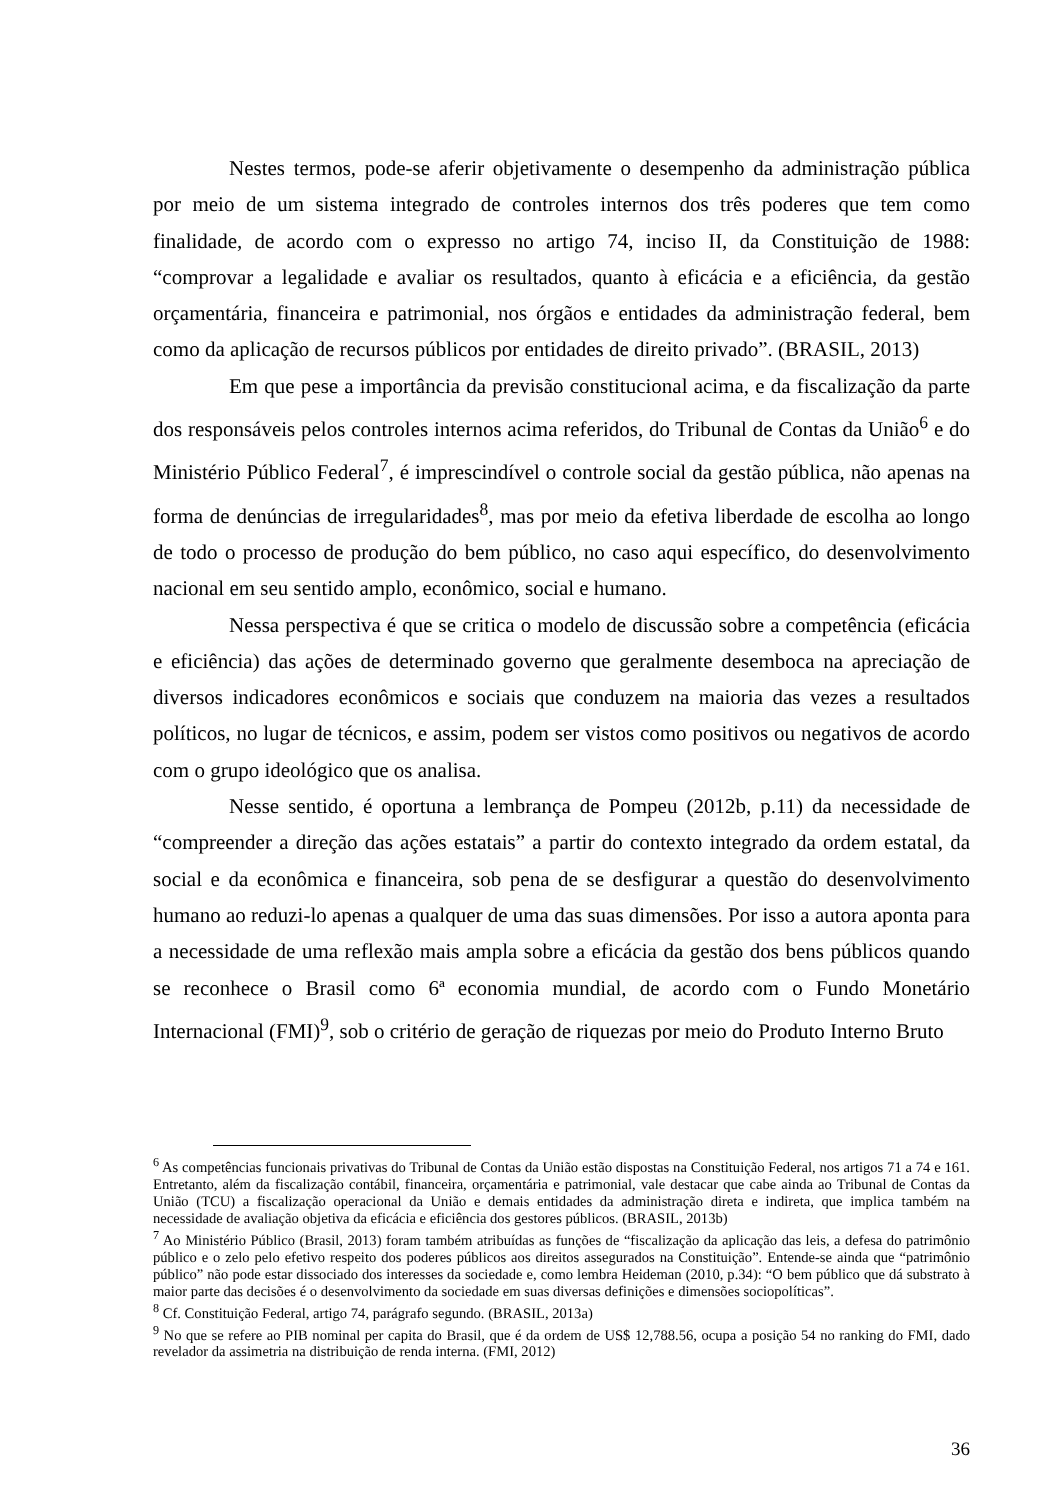Nestes termos, pode-se aferir objetivamente o desempenho da administração pública por meio de um sistema integrado de controles internos dos três poderes que tem como finalidade, de acordo com o expresso no artigo 74, inciso II, da Constituição de 1988: “comprovar a legalidade e avaliar os resultados, quanto à eficácia e a eficiência, da gestão orçamentária, financeira e patrimonial, nos órgãos e entidades da administração federal, bem como da aplicação de recursos públicos por entidades de direito privado”. (BRASIL, 2013)
Em que pese a importância da previsão constitucional acima, e da fiscalização da parte dos responsáveis pelos controles internos acima referidos, do Tribunal de Contas da União<sup>6</sup> e do Ministério Público Federal<sup>7</sup>, é imprescindível o controle social da gestão pública, não apenas na forma de denúncias de irregularidades<sup>8</sup>, mas por meio da efetiva liberdade de escolha ao longo de todo o processo de produção do bem público, no caso aqui específico, do desenvolvimento nacional em seu sentido amplo, econômico, social e humano.
Nessa perspectiva é que se critica o modelo de discussão sobre a competência (eficácia e eficiência) das ações de determinado governo que geralmente desemboca na apreciação de diversos indicadores econômicos e sociais que conduzem na maioria das vezes a resultados políticos, no lugar de técnicos, e assim, podem ser vistos como positivos ou negativos de acordo com o grupo ideológico que os analisa.
Nesse sentido, é oportuna a lembrança de Pompeu (2012b, p.11) da necessidade de “compreender a direção das ações estatais” a partir do contexto integrado da ordem estatal, da social e da econômica e financeira, sob pena de se desfigurar a questão do desenvolvimento humano ao reduzi-lo apenas a qualquer de uma das suas dimensões. Por isso a autora aponta para a necessidade de uma reflexão mais ampla sobre a eficácia da gestão dos bens públicos quando se reconhece o Brasil como 6ª economia mundial, de acordo com o Fundo Monetário Internacional (FMI)<sup>9</sup>, sob o critério de geração de riquezas por meio do Produto Interno Bruto
<sup>6</sup> As competências funcionais privativas do Tribunal de Contas da União estão dispostas na Constituição Federal, nos artigos 71 a 74 e 161. Entretanto, além da fiscalização contábil, financeira, orçamentária e patrimonial, vale destacar que cabe ainda ao Tribunal de Contas da União (TCU) a fiscalização operacional da União e demais entidades da administração direta e indireta, que implica também na necessidade de avaliação objetiva da eficácia e eficiência dos gestores públicos. (BRASIL, 2013b)
<sup>7</sup> Ao Ministério Público (Brasil, 2013) foram também atribuídas as funções de “fiscalização da aplicação das leis, a defesa do patrimônio público e o zelo pelo efetivo respeito dos poderes públicos aos direitos assegurados na Constituição”. Entende-se ainda que “patrimônio público” não pode estar dissociado dos interesses da sociedade e, como lembra Heideman (2010, p.34): “O bem público que dá substrato à maior parte das decisões é o desenvolvimento da sociedade em suas diversas definições e dimensões sociopolíticas”.
<sup>8</sup> Cf. Constituição Federal, artigo 74, parágrafo segundo. (BRASIL, 2013a)
<sup>9</sup> No que se refere ao PIB nominal per capita do Brasil, que é da ordem de US$ 12,788.56, ocupa a posição 54 no ranking do FMI, dado revelador da assimetria na distribuição de renda interna. (FMI, 2012)
36